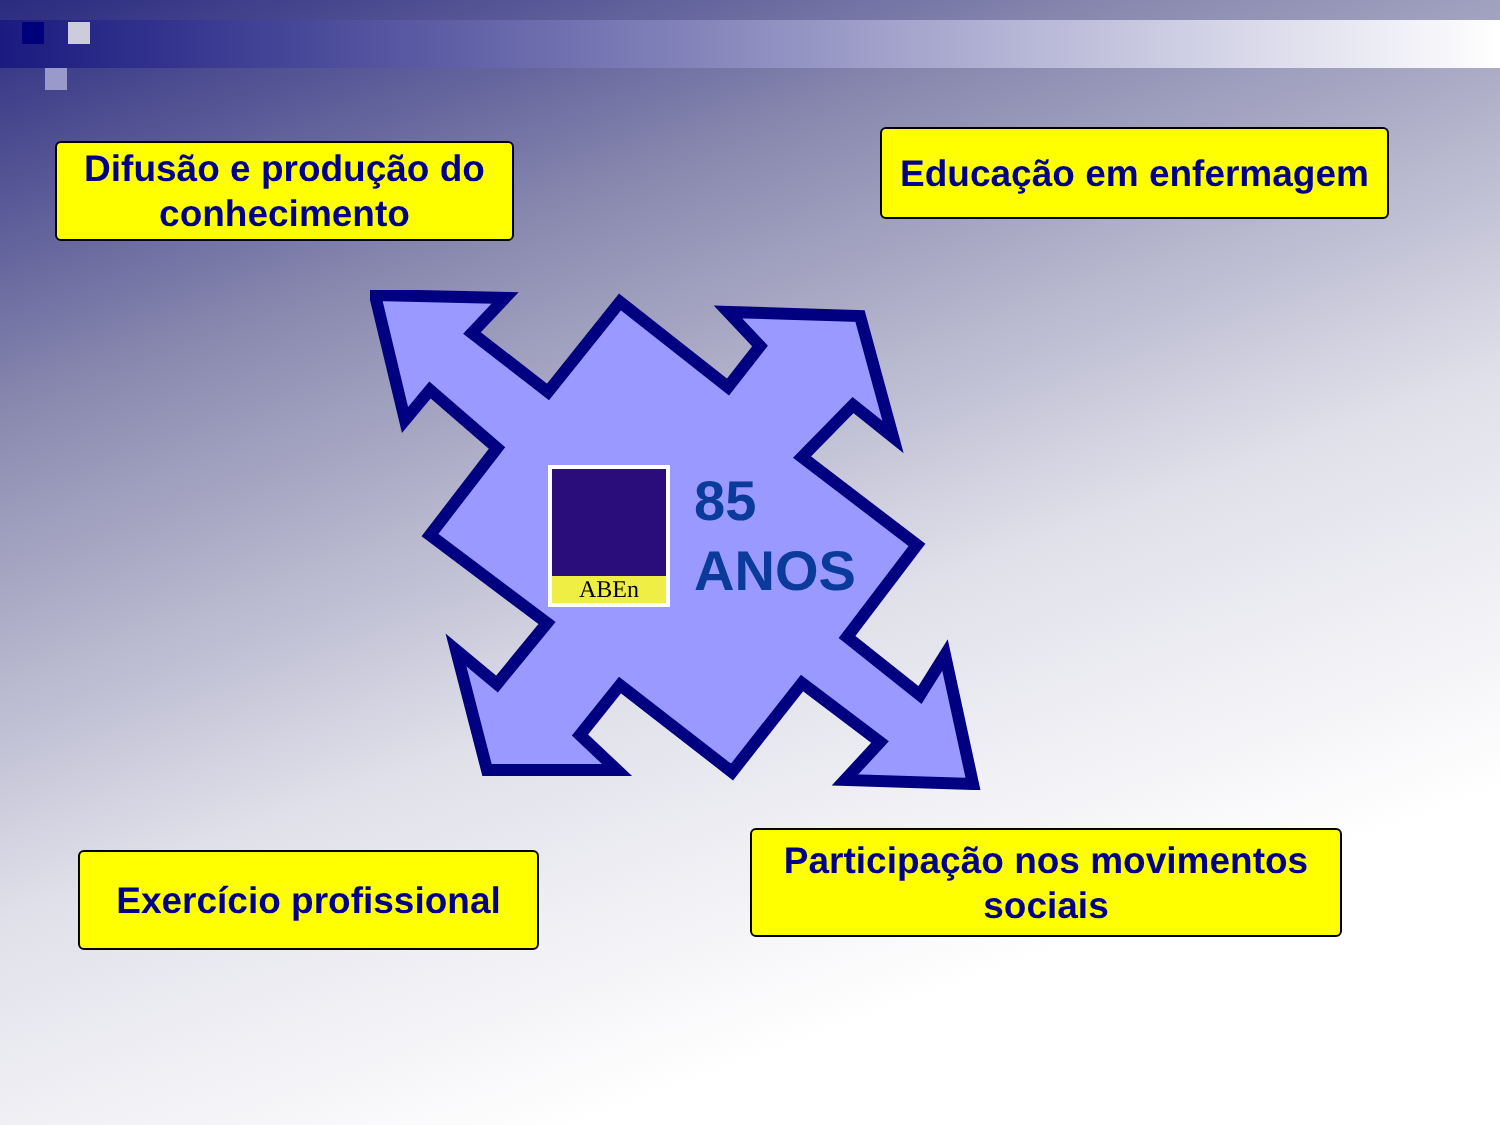Difusão e produção do conhecimento
Educação em enfermagem
ABEn
85
ANOS
Exercício profissional
Participação nos movimentos sociais